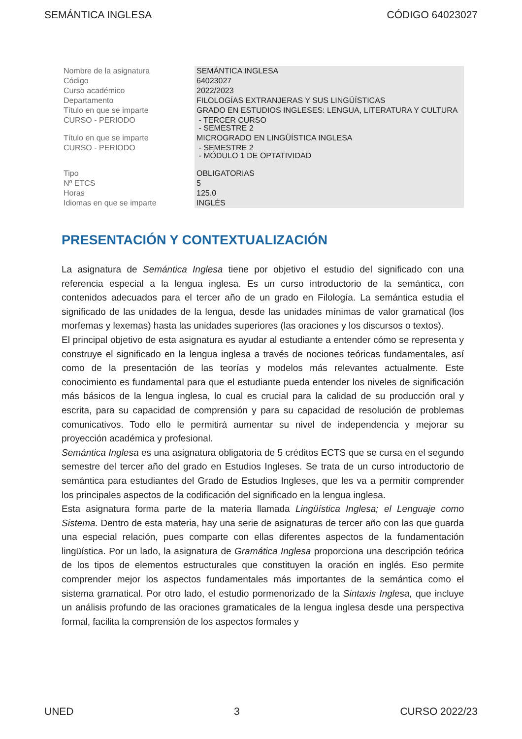SEMÁNTICA INGLESA CÓDIGO 64023027
| Nombre de la asignatura | SEMÁNTICA INGLESA |
| Código | 64023027 |
| Curso académico | 2022/2023 |
| Departamento | FILOLOGÍAS EXTRANJERAS Y SUS LINGÜÍSTICAS |
| Título en que se imparte | GRADO EN ESTUDIOS INGLESES: LENGUA, LITERATURA Y CULTURA |
| CURSO - PERIODO | - TERCER CURSO - SEMESTRE 2 |
| Título en que se imparte | MICROGRADO EN LINGÜÍSTICA INGLESA |
| CURSO - PERIODO | - SEMESTRE 2 - MÓDULO 1 DE OPTATIVIDAD |
| Tipo | OBLIGATORIAS |
| Nº ETCS | 5 |
| Horas | 125.0 |
| Idiomas en que se imparte | INGLÉS |
PRESENTACIÓN Y CONTEXTUALIZACIÓN
La asignatura de Semántica Inglesa tiene por objetivo el estudio del significado con una referencia especial a la lengua inglesa. Es un curso introductorio de la semántica, con contenidos adecuados para el tercer año de un grado en Filología. La semántica estudia el significado de las unidades de la lengua, desde las unidades mínimas de valor gramatical (los morfemas y lexemas) hasta las unidades superiores (las oraciones y los discursos o textos).
El principal objetivo de esta asignatura es ayudar al estudiante a entender cómo se representa y construye el significado en la lengua inglesa a través de nociones teóricas fundamentales, así como de la presentación de las teorías y modelos más relevantes actualmente. Este conocimiento es fundamental para que el estudiante pueda entender los niveles de significación más básicos de la lengua inglesa, lo cual es crucial para la calidad de su producción oral y escrita, para su capacidad de comprensión y para su capacidad de resolución de problemas comunicativos. Todo ello le permitirá aumentar su nivel de independencia y mejorar su proyección académica y profesional.
Semántica Inglesa es una asignatura obligatoria de 5 créditos ECTS que se cursa en el segundo semestre del tercer año del grado en Estudios Ingleses. Se trata de un curso introductorio de semántica para estudiantes del Grado de Estudios Ingleses, que les va a permitir comprender los principales aspectos de la codificación del significado en la lengua inglesa.
Esta asignatura forma parte de la materia llamada Lingüística Inglesa; el Lenguaje como Sistema. Dentro de esta materia, hay una serie de asignaturas de tercer año con las que guarda una especial relación, pues comparte con ellas diferentes aspectos de la fundamentación lingüística. Por un lado, la asignatura de Gramática Inglesa proporciona una descripción teórica de los tipos de elementos estructurales que constituyen la oración en inglés. Eso permite comprender mejor los aspectos fundamentales más importantes de la semántica como el sistema gramatical. Por otro lado, el estudio pormenorizado de la Sintaxis Inglesa, que incluye un análisis profundo de las oraciones gramaticales de la lengua inglesa desde una perspectiva formal, facilita la comprensión de los aspectos formales y
UNED 3 CURSO 2022/23